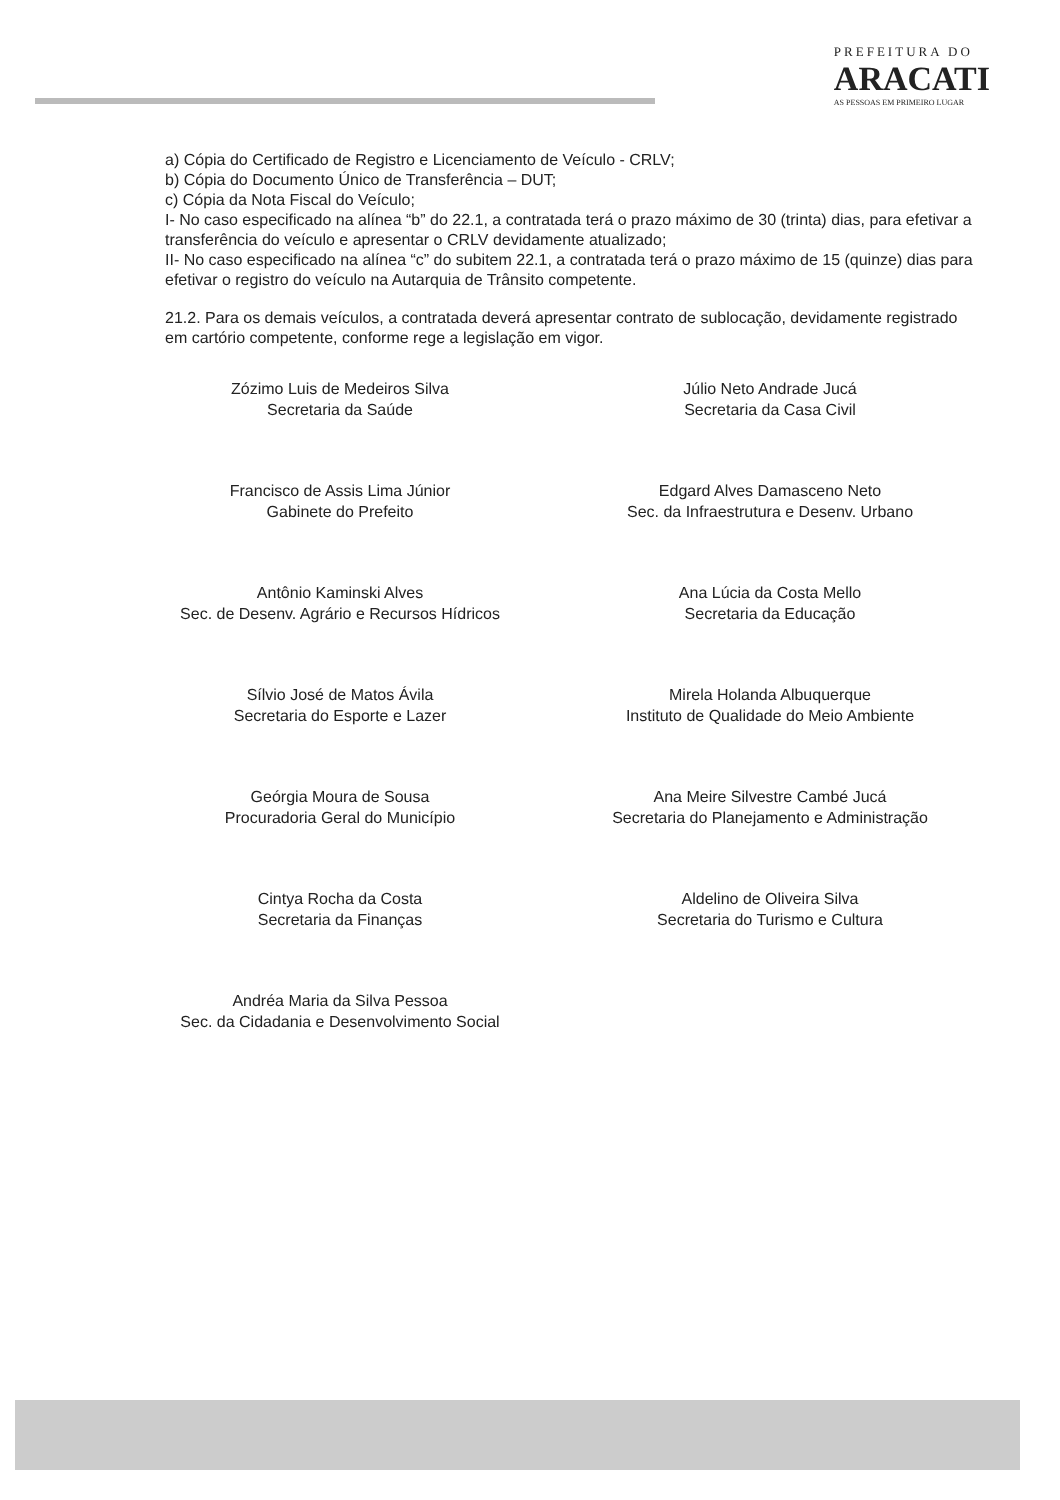PREFEITURA DO
ARACATI
AS PESSOAS EM PRIMEIRO LUGAR
a) Cópia do Certificado de Registro e Licenciamento de Veículo - CRLV;
b) Cópia do Documento Único de Transferência – DUT;
c) Cópia da Nota Fiscal do Veículo;
I- No caso especificado na alínea “b” do 22.1, a contratada terá o prazo máximo de 30 (trinta) dias, para efetivar a transferência do veículo e apresentar o CRLV devidamente atualizado;
II- No caso especificado na alínea “c” do subitem 22.1, a contratada terá o prazo máximo de 15 (quinze) dias para efetivar o registro do veículo na Autarquia de Trânsito competente.
21.2. Para os demais veículos, a contratada deverá apresentar contrato de sublocação, devidamente registrado em cartório competente, conforme rege a legislação em vigor.
Zózimo Luis de Medeiros Silva
Secretaria da Saúde
Francisco de Assis Lima Júnior
Gabinete do Prefeito
Antônio Kaminski Alves
Sec. de Desenv. Agrário e Recursos Hídricos
Sílvio José de Matos Ávila
Secretaria do Esporte e Lazer
Geórgia Moura de Sousa
Procuradoria Geral do Município
Cintya Rocha da Costa
Secretaria da Finanças
Andréa Maria da Silva Pessoa
Sec. da Cidadania e Desenvolvimento Social
Júlio Neto Andrade Jucá
Secretaria da Casa Civil
Edgard Alves Damasceno Neto
Sec. da Infraestrutura e Desenv. Urbano
Ana Lúcia da Costa Mello
Secretaria da Educação
Mirela Holanda Albuquerque
Instituto de Qualidade do Meio Ambiente
Ana Meire Silvestre Cambé Jucá
Secretaria do Planejamento e Administração
Aldelino de Oliveira Silva
Secretaria do Turismo e Cultura